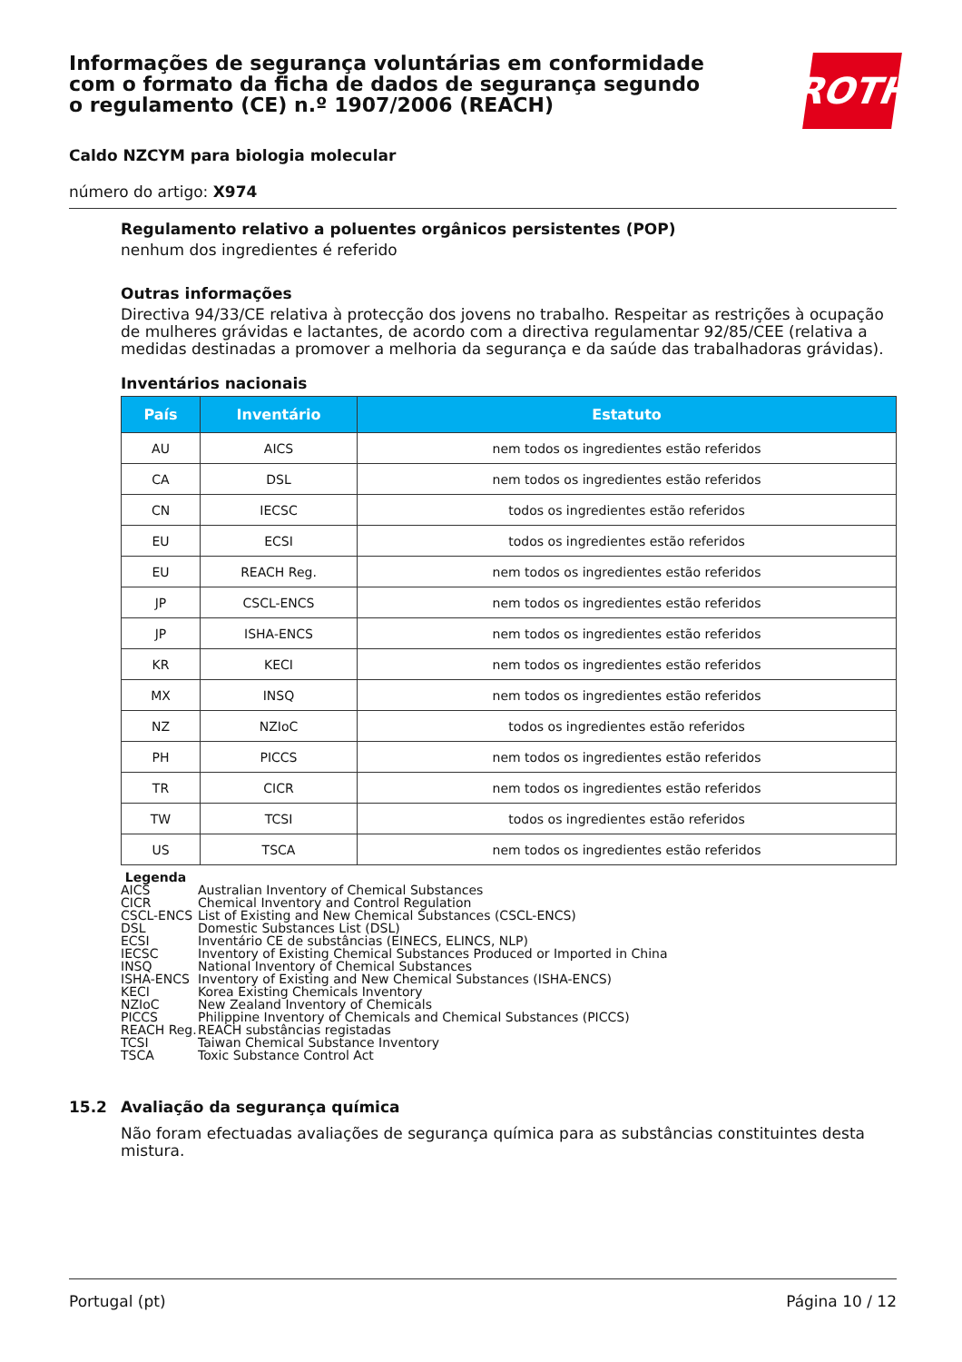ROTH
Informações de segurança voluntárias em conformidade com o formato da ficha de dados de segurança segundo o regulamento (CE) n.º 1907/2006 (REACH)
Caldo NZCYM para biologia molecular
número do artigo: X974
Regulamento relativo a poluentes orgânicos persistentes (POP)
nenhum dos ingredientes é referido
Outras informações
Directiva 94/33/CE relativa à protecção dos jovens no trabalho. Respeitar as restrições à ocupação de mulheres grávidas e lactantes, de acordo com a directiva regulamentar 92/85/CEE (relativa a medidas destinadas a promover a melhoria da segurança e da saúde das trabalhadoras grávidas).
Inventários nacionais
| País | Inventário | Estatuto |
| --- | --- | --- |
| AU | AICS | nem todos os ingredientes estão referidos |
| CA | DSL | nem todos os ingredientes estão referidos |
| CN | IECSC | todos os ingredientes estão referidos |
| EU | ECSI | todos os ingredientes estão referidos |
| EU | REACH Reg. | nem todos os ingredientes estão referidos |
| JP | CSCL-ENCS | nem todos os ingredientes estão referidos |
| JP | ISHA-ENCS | nem todos os ingredientes estão referidos |
| KR | KECI | nem todos os ingredientes estão referidos |
| MX | INSQ | nem todos os ingredientes estão referidos |
| NZ | NZIoC | todos os ingredientes estão referidos |
| PH | PICCS | nem todos os ingredientes estão referidos |
| TR | CICR | nem todos os ingredientes estão referidos |
| TW | TCSI | todos os ingredientes estão referidos |
| US | TSCA | nem todos os ingredientes estão referidos |
Legenda
AICS Australian Inventory of Chemical Substances
CICR Chemical Inventory and Control Regulation
CSCL-ENCS List of Existing and New Chemical Substances (CSCL-ENCS)
DSL Domestic Substances List (DSL)
ECSI Inventário CE de substâncias (EINECS, ELINCS, NLP)
IECSC Inventory of Existing Chemical Substances Produced or Imported in China
INSQ National Inventory of Chemical Substances
ISHA-ENCS Inventory of Existing and New Chemical Substances (ISHA-ENCS)
KECI Korea Existing Chemicals Inventory
NZIoC New Zealand Inventory of Chemicals
PICCS Philippine Inventory of Chemicals and Chemical Substances (PICCS)
REACH Reg. REACH substâncias registadas
TCSI Taiwan Chemical Substance Inventory
TSCA Toxic Substance Control Act
15.2 Avaliação da segurança química
Não foram efectuadas avaliações de segurança química para as substâncias constituintes desta mistura.
Portugal (pt) Página 10 / 12